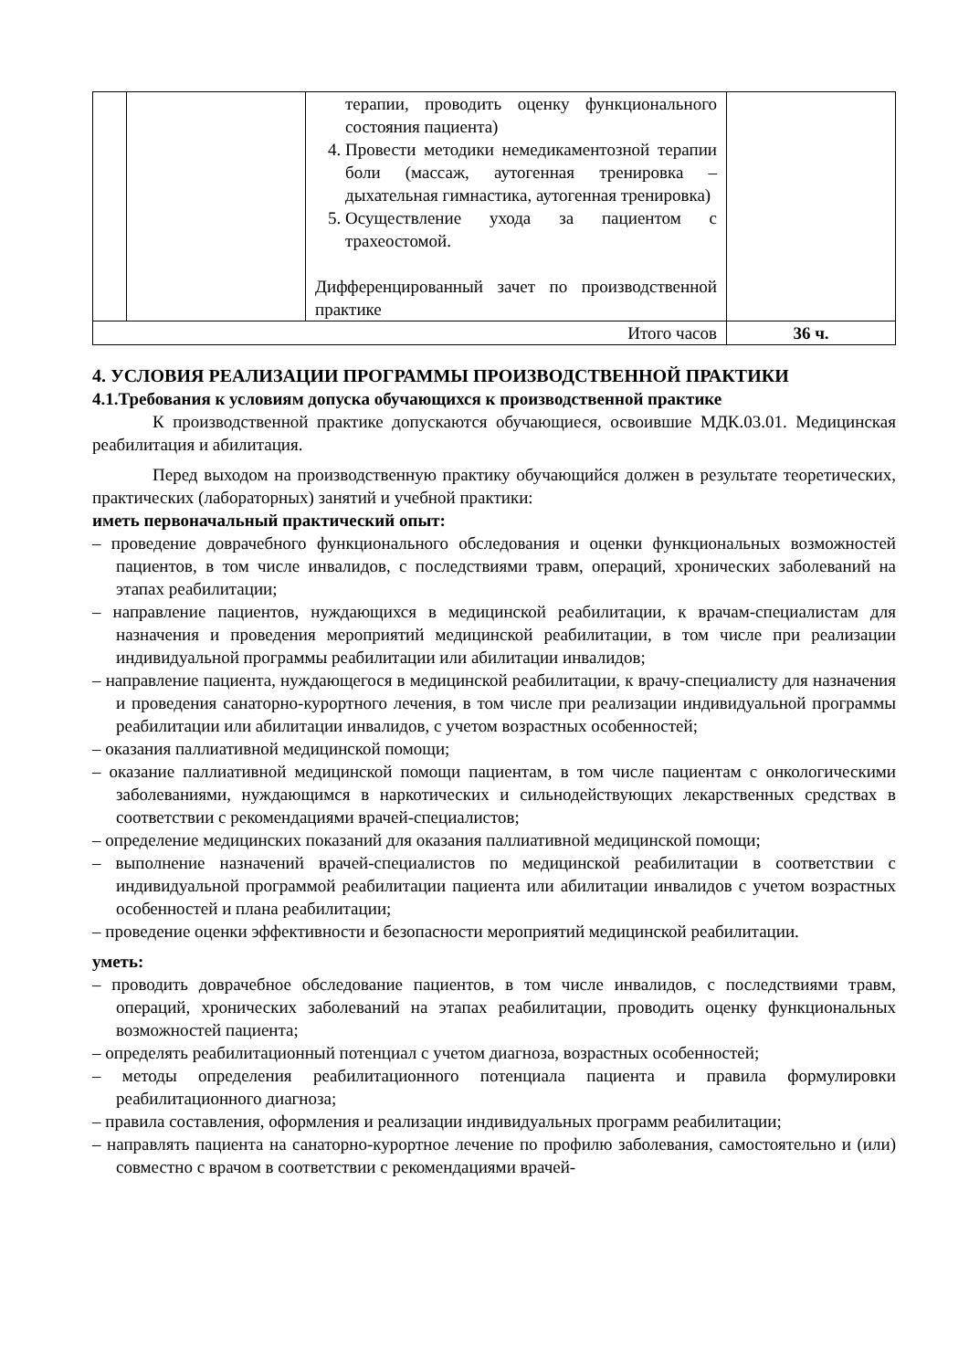| | | терапии, проводить оценку функционального состояния пациента) 4. Провести методики немедикаментозной терапии боли (массаж, аутогенная тренировка – дыхательная гимнастика, аутогенная тренировка) 5. Осуществление ухода за пациентом с трахеостомой. Дифференцированный зачет по производственной практике | |
| Итого часов | | | 36 ч. |
4. УСЛОВИЯ РЕАЛИЗАЦИИ ПРОГРАММЫ ПРОИЗВОДСТВЕННОЙ ПРАКТИКИ
4.1.Требования к условиям допуска обучающихся к производственной практике
К производственной практике допускаются обучающиеся, освоившие МДК.03.01. Медицинская реабилитация и абилитация.
Перед выходом на производственную практику обучающийся должен в результате теоретических, практических (лабораторных) занятий и учебной практики:
иметь первоначальный практический опыт:
– проведение доврачебного функционального обследования и оценки функциональных возможностей пациентов, в том числе инвалидов, с последствиями травм, операций, хронических заболеваний на этапах реабилитации;
– направление пациентов, нуждающихся в медицинской реабилитации, к врачам-специалистам для назначения и проведения мероприятий медицинской реабилитации, в том числе при реализации индивидуальной программы реабилитации или абилитации инвалидов;
– направление пациента, нуждающегося в медицинской реабилитации, к врачу-специалисту для назначения и проведения санаторно-курортного лечения, в том числе при реализации индивидуальной программы реабилитации или абилитации инвалидов, с учетом возрастных особенностей;
– оказания паллиативной медицинской помощи;
– оказание паллиативной медицинской помощи пациентам, в том числе пациентам с онкологическими заболеваниями, нуждающимся в наркотических и сильнодействующих лекарственных средствах в соответствии с рекомендациями врачей-специалистов;
– определение медицинских показаний для оказания паллиативной медицинской помощи;
– выполнение назначений врачей-специалистов по медицинской реабилитации в соответствии с индивидуальной программой реабилитации пациента или абилитации инвалидов с учетом возрастных особенностей и плана реабилитации;
– проведение оценки эффективности и безопасности мероприятий медицинской реабилитации.
уметь:
– проводить доврачебное обследование пациентов, в том числе инвалидов, с последствиями травм, операций, хронических заболеваний на этапах реабилитации, проводить оценку функциональных возможностей пациента;
– определять реабилитационный потенциал с учетом диагноза, возрастных особенностей;
– методы определения реабилитационного потенциала пациента и правила формулировки реабилитационного диагноза;
– правила составления, оформления и реализации индивидуальных программ реабилитации;
– направлять пациента на санаторно-курортное лечение по профилю заболевания, самостоятельно и (или) совместно с врачом в соответствии с рекомендациями врачей-